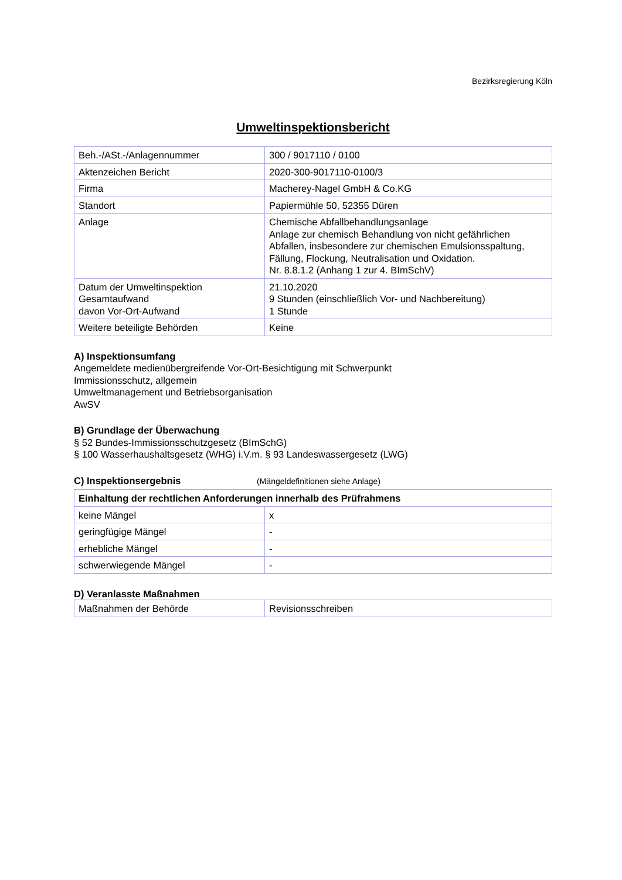Bezirksregierung Köln
Umweltinspektionsbericht
| Beh.-/ASt.-/Anlagennummer | 300 / 9017110 / 0100 |
| Aktenzeichen Bericht | 2020-300-9017110-0100/3 |
| Firma | Macherey-Nagel GmbH & Co.KG |
| Standort | Papiermühle 50, 52355 Düren |
| Anlage | Chemische Abfallbehandlungsanlage Anlage zur chemisch Behandlung von nicht gefährlichen Abfallen, insbesondere zur chemischen Emulsionsspaltung, Fällung, Flockung, Neutralisation und Oxidation. Nr. 8.8.1.2 (Anhang 1 zur 4. BImSchV) |
| Datum der Umweltinspektion Gesamtaufwand davon Vor-Ort-Aufwand | 21.10.2020 9 Stunden (einschließlich Vor- und Nachbereitung) 1 Stunde |
| Weitere beteiligte Behörden | Keine |
A) Inspektionsumfang
Angemeldete medienübergreifende Vor-Ort-Besichtigung mit Schwerpunkt
Immissionsschutz, allgemein
Umweltmanagement und Betriebsorganisation
AwSV
B) Grundlage der Überwachung
§ 52 Bundes-Immissionsschutzgesetz (BImSchG)
§ 100 Wasserhaushaltsgesetz (WHG) i.V.m. § 93 Landeswassergesetz (LWG)
C) Inspektionsergebnis (Mängeldefinitionen siehe Anlage)
| Einhaltung der rechtlichen Anforderungen innerhalb des Prüfrahmens | |
| keine Mängel | x |
| geringfügige Mängel | - |
| erhebliche Mängel | - |
| schwerwiegende Mängel | - |
D) Veranlasste Maßnahmen
| Maßnahmen der Behörde | Revisionsschreiben |